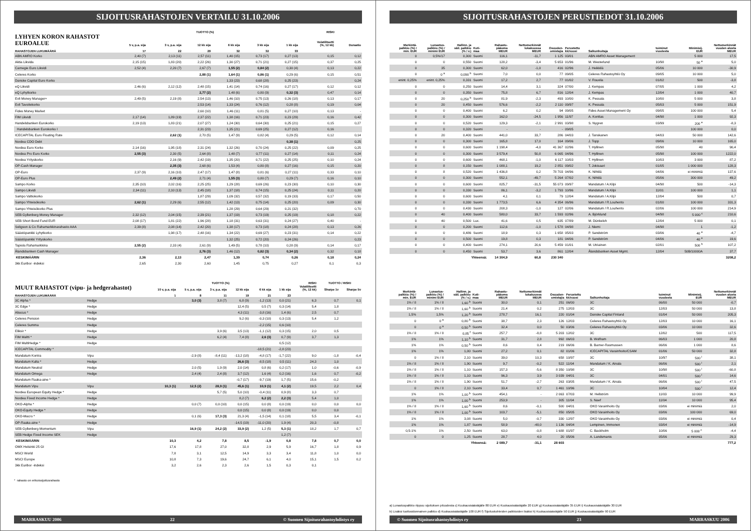SIJOITUSRAHASTOJEN VERTAILU 31.10.2006
| | TUOTTO (%) | | | | | | RISKI | |
| --- | --- | --- | --- | --- | --- | --- | --- | --- |
| LYHYEN KORON RAHASTOT EUROALUE | 5 v, p.a. sija | 3 v, p.a. sija | 12 kk sija | 6 kk sija | 3 kk sija | 1 kk sija | Volatiliteetti (%, 12 kk) | Duraatio |
| RAHASTOJEN LUKUMÄÄRÄ | 17 | 22 | 29 | 32 | 32 | 33 | | |
| ABN AMRO Korko | 2,40 (7) | 2,13 (11) | 2,57 (11) | 1,40 (15) | 0,73 (17) | 0,27 (13) | 0,15 | 0,12 |
| Aktia Likvida | 2,15 (15) | 1,83 (20) | 2,22 (26) | 1,30 (27) | 0,71 (21) | 0,27 (15) | 0,37 | 0,25 |
| Carnegie Euro Likvidi | 2,52 (4) | 2,20 (7) | 2,67 (7) | 1,55 (2) | 0,84 (2) | 0,30 (4) | 0,13 | 0,22 |
| Celeres Korko | | | 2,88 (1) | 1,64 (1) | 0,86 (1) | 0,29 (6) | 0,15 | 0,51 |
| Danske Capital Euro Korko | | | | 1,33 (23) | 0,68 (28) | 0,25 (23) | | 0,24 |
| eQ Likvidi | 2,46 (6) | 2,12 (12) | 2,48 (15) | 1,41 (14) | 0,74 (16) | 0,27 (17) | 0,12 | 0,12 |
| eQ Lyhytkorko | | | 2,77 (2) | 1,48 (6) | 0,80 (9) | 0,32 (3) | 0,47 | 0,14 |
| Evli Money Manager+ | 2,49 (5) | 2,19 (8) | 2,54 (13) | 1,46 (10) | 0,75 (13) | 0,26 (18) | 0,13 | 0,17 |
| Evli Tavoitekorko | | | 2,53 (14) | 1,33 (24) | 0,76 (12) | 0,28 (8) | 0,19 | 0,04 |
| Fides Money Market | | | 2,60 (10) | 1,46 (11) | 0,81 (5) | 0,27 (10) | 0,13 | - |
| FIM Likvidi | 2,17 (14) | 1,89 (19) | 2,37 (22) | 1,38 (16) | 0,71 (23) | 0,23 (29) | 0,16 | 0,42 |
| Handelsbanken Eurokorko | 2,19 (13) | 1,83 (21) | 2,07 (27) | 1,24 (30) | 0,64 (30) | 0,25 (21) | 0,15 | 0,27 |
| Handelsbanken Eurokorko I | | | 2,31 (23) | 1,35 (21) | 0,69 (25) | 0,27 (12) | 0,16 | |
| ICECAPITAL Euro Floating Rate | | 2,62 (1) | 2,70 (5) | 1,47 (9) | 0,82 (4) | 0,29 (5) | 0,12 | 0,14 |
| Nordea CDO Debt | | | | | | 0,38 (1) | | 0,25 |
| Nordea Euro Korko | 2,14 (16) | 1,95 (18) | 2,31 (24) | 1,32 (26) | 0,70 (24) | 0,25 (22) | 0,09 | 0,25 |
| Nordea Pro Euro Korko | 2,55 (3) | 2,30 (5) | 2,64 (8) | 1,48 (7) | 0,77 (11) | 0,27 (14) | 0,11 | 0,24 |
| Nordea Yrityskorko | | 2,16 (9) | 2,42 (19) | 1,35 (20) | 0,71 (22) | 0,25 (25) | 0,10 | 0,24 |
| OP-Cash Manager | | 2,35 (3) | 2,68 (6) | 1,53 (4) | 0,80 (8) | 0,27 (16) | 0,15 | 0,20 |
| OP-Euro | 2,37 (9) | 2,16 (10) | 2,47 (17) | 1,47 (8) | 0,81 (6) | 0,27 (11) | 0,33 | 0,10 |
| OP-Euro Plus | | 2,49 (2) | 2,71 (4) | 1,55 (3) | 0,80 (7) | 0,29 (7) | 0,16 | 0,10 |
| Sampo Korko | 2,35 (10) | 2,02 (16) | 2,25 (25) | 1,29 (28) | 0,69 (26) | 0,23 (30) | 0,10 | 0,30 |
| Sampo Likvidi | 2,34 (11) | 2,10 (13) | 2,45 (18) | 1,37 (18) | 0,74 (15) | 0,25 (24) | 0,11 | 0,20 |
| Sampo Valtiokorko | | | 1,87 (29) | 1,09 (32) | 0,57 (32) | 0,19 (33) | 0,17 | 0,50 |
| Sampo Yhteisökorko | 2,62 (1) | 2,29 (6) | 2,55 (12) | 1,42 (13) | 0,75 (14) | 0,25 (20) | 0,09 | 0,30 |
| Sampo Yhteisökorko Plus | | | | 1,28 (29) | 0,64 (29) | 0,21 (32) | | 0,70 |
| SEB Gyllenberg Money Manager | 2,32 (12) | 2,04 (15) | 2,39 (21) | 1,37 (19) | 0,73 (19) | 0,25 (19) | 0,18 | 0,22 |
| SEB Short Bond Fund EUR | 2,08 (17) | 1,81 (22) | 1,96 (28) | 1,18 (31) | 0,63 (31) | 0,24 (27) | 0,40 | - |
| Seligson & Co Rahamarkkinarahasto AAA | 2,39 (8) | 2,08 (14) | 2,42 (20) | 1,38 (17) | 0,73 (18) | 0,24 (28) | 0,13 | 0,26 |
| Säästöpankki Lyhytkorko | | 1,98 (17) | 2,48 (16) | 1,34 (22) | 0,69 (27) | 0,23 (31) | 0,14 | 0,22 |
| Säästöpankki Yrityskorko | | | | 1,32 (25) | 0,72 (20) | 0,24 (26) | | 0,23 |
| Tapiola Rahamarkkina | 2,55 (2) | 2,33 (4) | 2,61 (9) | 1,49 (5) | 0,78 (10) | 0,28 (9) | 0,14 | 0,17 |
| Ålandsbanken Cash Manager | | | 2,76 (3) | 1,46 (12) | 0,82 (3) | 0,34 (2) | 0,32 | 0,18 |
| KESKIMÄÄRIN | 2,36 | 2,13 | 2,47 | 1,39 | 0,74 | 0,26 | 0,18 | 0,24 |
| 3kk Euribor -indeksi | 2,65 | 2,30 | 2,60 | 1,45 | 0,75 | 0,27 | 0,1 | 0,3 |
| | | TUOTTO (%) | | | | | | RISKI | TUOTTO / RISKI | |
| --- | --- | --- | --- | --- | --- | --- | --- | --- | --- | --- |
| MUUT RAHASTOT (vipu- ja hedgerahastot) | | 10 v, p.a. sija | 5 v, p.a. sija | 3 v, p.a. sija | 12 kk sija | 6 kk sija | 1 kk sija | Volatiliteetti (%, 12 kk) | Sharpe 1v | Sharpe 5v |
| RAHASTOJEN LUKUMÄÄRÄ | | 1 | 8 | 11 | 19 | 21 | 23 | | | |
| 3C Alpha * | Hedge | | 3,0 (3) | 3,8 (7) | 6,8 (9) | -1,2 (13) | 0,0 (21) | 6,3 | 0,7 | 0,1 |
| 3C Edge * | Hedge | | | | 12,4 (5) | 0,5 (7) | 0,3 (14) | 5,4 | 1,8 | |
| Abacus * | Hedge | | | | 4,3 (11) | -3,8 (16) | 1,4 (6) | 2,5 | 0,7 | |
| Celeres Pension | Hedge | | | | 9,2 (6) | -0,3 (10) | 0,3 (13) | 5,4 | 1,2 | |
| Celeres Summa | Hedge | | | | | -2,2 (15) | 0,6 (10) | | | |
| Eliksir * | Hedge | | | 3,9 (6) | 3,5 (13) | -1,1 (12) | 0,3 (15) | 2,0 | 0,5 | |
| FIM Maltti * | Hedge | | | 6,2 (4) | 7,4 (8) | 2,6 (3) | 0,7 (9) | 3,7 | 1,3 | |
| FIM MultiHedge * | Hedge | | | | | | 0,5 (12) | | | |
| ICECAPITAL Commodity * | | | | | | -18,5 (21) | -2,8 (23) | | | |
| Mandatum Kontra | Vipu | | -2,9 (8) | -8,4 (11) | -13,2 (18) | -4,8 (17) | -1,7 (22) | 9,0 | -1,8 | -0,4 |
| Mandatum Kulta * | Hedge | | | | 26,6 (3) | -8,5 (18) | 0,5 (11) | 24,3 | 1,0 | |
| Mandatum Neutral | Hedge | | 2,0 (5) | 1,9 (9) | 2,0 (14) | 0,8 (6) | 0,2 (17) | 1,0 | -0,6 | -0,9 |
| Mandatum Omega | Hedge | | 2,4 (4) | 2,4 (8) | 3,7 (12) | 1,6 (4) | 0,2 (16) | 1,6 | 0,7 | -0,2 |
| Mandatum Raaka-aine * | | | | | -0,7 (17) | -9,7 (19) | 1,7 (5) | 15,6 | -0,2 | |
| Mandatum Vipu | Vipu | 10,3 (1) | 12,5 (2) | 28,9 (1) | 45,6 (1) | 10,9 (1) | 4,1 (2) | 19,5 | 2,2 | 0,4 |
| Nordea European Equity Hedge * | Hedge | | | 5,7 (5) | 5,0 (10) | -0,4 (11) | 0,9 (8) | 3,3 | 0,7 | |
| Nordea Fixed Income Hedge * | Hedge | | | | 8,2 (7) | 6,2 (2) | 2,2 (3) | 5,4 | 1,0 | |
| OKO-Alpha * | Hedge | | 0,0 (7) | 0,0 (10) | 0,0 (15) | 0,0 (8) | 0,0 (19) | 0,0 | 0,0 | 0,0 |
| OKO-Equity Hedge * | Hedge | | | | 0,0 (15) | 0,0 (8) | 0,0 (19) | 0,0 | 0,0 | |
| OKO-Macro * | Hedge | | 0,1 (6) | 17,3 (3) | 21,3 (4) | -1,5 (14) | 0,1 (18) | 5,5 | 3,4 | -0,1 |
| OP-Raaka-aine * | Hedge | | | | -14,5 (19) | -11,0 (20) | 1,9 (4) | 20,3 | -0,8 | |
| SEB Gyllenberg Momentum | Vipu | | 16,9 (1) | 24,2 (2) | 33,9 (2) | 1,2 (5) | 5,3 (1) | 18,2 | 1,7 | 0,7 |
| SEB Hedge Fixed Income SEK | Hedge | | | | | | 1,2 (7) | | | |
| KESKIMÄÄRIN | | 10,3 | 4,2 | 7,8 | 8,5 | -1,9 | 0,8 | 7,8 | 0,7 | 0,0 |
| OMX Helsinki 25 GI | | 17,6 | 17,8 | 27,0 | 32,8 | 2,9 | 5,9 | 16,7 | 1,8 | 0,9 |
| MSCI World | | 7,8 | 3,1 | 12,5 | 14,9 | 3,3 | 3,4 | 11,8 | 1,0 | 0,0 |
| MSCI Europe | | 10,8 | 7,3 | 19,6 | 24,7 | 6,1 | 4,0 | 15,1 | 1,5 | 0,2 |
| 3kk Euribor -indeksi | | 3,2 | 2,6 | 2,3 | 2,6 | 1,5 | 0,3 | 0,1 | | |
* rahasto on erikoissijoitusrahasto
MARRASKUU 2006 22 © Suomen Sijoitusrahastoyhdistys ry
SIJOITUSRAHASTOJEN PERUSTIEDOT 31.10.2006
| Merkintä- palkkio (%) / min. EUR | Lunastus- palkkio (%) / minimi EUR | Hallinn. ja säil. palkkio (% / v.) | Koti- maa | Rahasto- pääoma MEUR | Nettomerkinnät lokakuussa MEUR | Osuuden- omistajia | Perustettu kk/vuosi | Salkunhoitaja | toiminut vuodesta | Minimisij. EUR | Nettomerkinnät vuoden alusta MEUR |
| --- | --- | --- | --- | --- | --- | --- | --- | --- | --- | --- | --- |
| 0 | 0,5%/17 | 0,300 | Suomi | 116,1 | -11,7 | 1 125 | 03/01 | ABN AMRO Asset Management | | 5 000 | 17,5 |
| 0 | 0 | 0,550 | Suomi | 128,2 | -3,4 | 5 653 | 01/96 | M. Westerlund | 10/98 | 50 <sup>e</sup> | 5,0 |
| 0 | 35 | 0,300 | Suomi | 62,0 | -1,0 | 416 | 02/96 | J. Heikkilä | 05/06 | 10 000 | -30,9 |
| 0 | 0 <sup>a</sup> | 0,090 <sup>b</sup> | Suomi | 7,0 | 0,0 | 77 | 09/05 | Celeres Rahastoyhtiö Oy | 09/05 | 10 000 | 5,0 |
| enint. 0,25% | enint. 0,25% | 0,331 | Suomi | 17,2 | 2,7 | 77 | 01/02 | V. Rouvila | 01/02 | 500 | -3,8 |
| 0 | 0 | 0,250 | Suomi | 14,4 | 3,1 | 324 | 07/00 | J. Kempas | 07/05 | 1 000 | 4,2 |
| 0 | 0 | 0,350 | Suomi | 75,8 | 6,7 | 816 | 12/04 | J. Kempas | 12/04 | 1 000 | 40,7 |
| 0 | 20 | 0,250 <sup>b</sup> | Suomi | 81,9 | -2,3 | 493 | 10/00 | K. Pessala | 10/00 | 5 000 | 3,8 |
| 0 | 20 | 0,450 | Suomi | 576,6 | -2,2 | 2 110 | 09/97 | K. Pessala | 05/03 | 5 000 | 151,9 |
| 0 | 0 | 0,400 | Suomi | 6,2 | 0,2 | 94 | 09/05 | Fides Asset Management Oy | 09/05 | 100 000 | 5,4 |
| 0 | 0 | 0,300 | Suomi | 162,0 | -24,5 | 1 956 | 11/97 | A. Konttas | 04/98 | 1 000 | 92,3 |
| 0 | 0 | 0,520 | Suomi | 129,3 | -2,1 | 2 991 | 03/98 | S. Nygren | 03/99 | 200 <sup>e</sup> | -8,3 |
| 0 | 0 | 0,320 | Suomi | - | - | - | 09/05 | | | 100 000 | 0,0 |
| 0 | 20 | 0,400 | Suomi | 441,0 | 33,7 | 286 | 04/03 | J. Tanskanen | 04/03 | 50 000 | 142,6 |
| 0 | 0 | 0,300 | Suomi | 165,8 | 17,0 | 164 | 09/06 | J. Topp | 09/06 | 10 000 | 165,0 |
| 0 | 0 | 0,600 | Suomi | 1 198,4 | -4,0 | 41 367 | 02/96 | T. Hyllinen | 05/98 | 40 | 90,4 |
| 0 | 0 | 0,300 | Suomi | 3 579,4 | 50,8 | 6 065 | 04/96 | T. Hyllinen | 05/98 | 100 000 | 1222,0 |
| 0 | 0 | 0,600 | Suomi | 468,1 | -1,0 | 6 117 | 10/03 | T. Hyllinen | 10/03 | 3 000 | 87,2 |
| 0 | 8 | 0,150 | Suomi | 1 088,1 | 19,2 | 2 851 | 09/02 | T. Jokisaari | 01/05 | 1 000 000 | 128,3 |
| 0 | 8 | 0,520 | Suomi | 1 436,8 | 0,2 | 78 703 | 04/96 | K. Nihtilä | 04/06 | ei minimiä | 137,6 |
| 0 | 0 | 0,300 | Suomi | 552,1 | -49,7 | 5 264 | 07/02 | K. Nihtilä | 05/06 | 300 000 | 49,2 |
| 0 | 0 | 0,600 | Suomi | 825,7 | -31,5 | 55 073 | 09/97 | Mandatum / A.Kilpi | 04/98 | 500 | -14,3 |
| 0 | 0 | 0,330 | Suomi | 86,1 | -3,2 | 1 793 | 10/96 | Mandatum / A.Kilpi | 11/01 | 100 000 | 1,1 |
| 0 | 0 | 0,600 | Suomi | 4,1 | 0,1 | 79 | 12/04 | Mandatum / A.Kilpi | 12/04 | 500 | 0,7 |
| 0 | 0 | 0,330 | Suomi | 1 773,5 | 6,6 | 4 354 | 06/96 | Mandatum / R.Louhento | 01/00 | 100 000 | 331,3 |
| 0 | 0 | 0,430 | Suomi | 208,3 | -1,0 | 127 | 02/06 | Mandatum / R.Louhento | 02/06 | 100 000 | 214,9 |
| 0 | 40 | 0,400 | Suomi | 580,0 | 33,7 | 1 593 | 02/96 | A. Björklund | 04/98 | 5 000 <sup>c</sup> | 210,6 |
| 0 | 40 | 0,500 | Lux. | 41,6 | 0,5 | 635 | 07/89 | M. Dünkeloh | 12/04 | 5 000 | 0,1 |
| 0 | 0 | 0,200 | Suomi | 112,6 | -1,0 | 1 578 | 04/98 | J. Niemi | 04/98 | 1 | -1,2 |
| 0 | 0 | 0,486 | Suomi | 18,9 | 0,3 | 1 658 | 05/03 | P. Sandström | 03/06 | 40 <sup>e</sup> | -4,7 |
| 0 | 0 | 0,500 | Suomi | 19,8 | 0,3 | 181 | 04/06 | P. Sandström | 04/06 | 40 <sup>e</sup> | 19,6 |
| 0 | 0 | 0,400 | Suomi | 274,1 | 20,6 | 5 459 | 01/01 | M. Utriainen | 02/01 | 500 <sup>h</sup> | 107,2 |
| 0 | 0 | 0,450 | Suomi | 53,7 | 3,6 | 861 | 12/04 | Ålandsbanken Asset Mgmt. | 12/04 | 50B/10000A | 37,7 |
| | | Yhteensä: | | 14 304,9 | 60,8 | 230 340 | | | | | 3208,2 |
| Merkintä- palkkio (%) / min. EUR | Lunastus- palkkio (%) / minimi EUR | Hallinn. ja säil. palkkio (% / v.) | Koti- maa | Rahasto- pääoma MEUR | Nettomerkinnät lokakuussa MEUR | Osuuden- omistajia | Perustettu kk/vuosi | Salkunhoitaja | toiminut vuodesta | Minimisij. EUR | Nettomerkinnät vuoden alusta MEUR |
| --- | --- | --- | --- | --- | --- | --- | --- | --- | --- | --- | --- |
| 1% / 8 | 1% / 8 | 1,60 <sup>b</sup> | Suomi | 30,0 | 0,1 | 251 | 06/00 | 3C | 06/00 | 50 000 | -0,7 |
| 1% / 8 | 1% / 8 | 1,60 <sup>b</sup> | Suomi | 21,4 | 0,2 | 275 | 12/03 | 3C | 12/03 | 50 000 | 13,8 |
| 1,5% | 1,5% | 1,20 <sup>b</sup> | Suomi | 278,7 | 16,1 | 220 | 01/04 | Danske Capital Finland | 01/04 | 50 000 | 205,3 |
| 0 | 0 <sup>a</sup> | 0,80 <sup>b</sup> | Suomi | 38,7 | 2,3 | 126 | 12/03 | Celeres Rahastoyhtiö Oy | 12/03 | 10 000 | 16,1 |
| 0 | 0 <sup>a</sup> | 0,50 <sup>b</sup> | Suomi | 32,4 | 0,0 | 50 | 03/06 | Celeres Rahastoyhtiö Oy | 03/06 | 10 000 | 32,6 |
| 1% / 8 | 1% / 8 | 0,85 <sup>f</sup> | Suomi | 257,7 | -8,8 | 5 203 | 12/02 | 3C | 12/02 | 500 | 117,5 |
| 1% | 1% | 1,10 <sup>b</sup> | Suomi | 31,7 | 2,8 | 992 | 06/03 | B. Wolfram | 06/03 | 1 000 | 20,8 |
| 1% | 1% | 0,50 <sup>b</sup> | Suomi | 8,6 | 0,4 | 219 | 06/06 | B. Barner-Rasmussen | 06/06 | 1 000 | 8,6 |
| 1% | 1% | 1,00 | Suomi | 27,2 | 0,1 | 82 | 01/06 | ICECAPITAL Varainhoito/CSAM | 01/06 | 50 000 | 32,8 |
| 0 | 1% / 8 | 2,10 | Suomi | 39,0 | 10,3 | 658 | 10/97 | 3C | 10/97 | 500 <sup>i</sup> | 38,1 |
| 1% / 8 | 1% / 8 | 1,90 | Suomi | 9,7 | -0,2 | 522 | 11/04 | Mandatum / K. Ainala | 06/06 | 500 <sup>i</sup> | 2,1 |
| 1% / 8 | 1% / 8 | 1,10 | Suomi | 157,3 | -5,6 | 8 350 | 10/98 | 3C | 10/98 | 500 <sup>i</sup> | -60,8 |
| 1% / 8 | 1% / 8 | 1,10 | Suomi | 96,3 | 3,9 | 3 039 | 04/01 | 3C | 04/01 | 500 <sup>i</sup> | 14,6 |
| 1% / 8 | 1% / 8 | 1,90 | Suomi | 51,7 | -2,7 | 263 | 03/05 | Mandatum / K. Ainala | 06/06 | 500 <sup>i</sup> | 47,5 |
| 0 | 1% / 8 | 2,10 | Suomi | 33,4 | 0,7 | 1 461 | 10/96 | 3C | 10/04 | 500 <sup>i</sup> | 12,4 |
| 1% | 1% | 1,00 <sup>b</sup> | Suomi | 454,1 | - | 2 063 | 07/03 | M. Hellström | 11/03 | 10 000 | 99,9 |
| 1% | 1% | 1,00 <sup>b</sup> | Suomi | 253,9 | - | 305 | 11/04 | S. Naef | 11/04 | 10 000 | 95,4 |
| 1% / 8 | 1% / 8 | 1,60 <sup>b</sup> | Suomi | 8,6 | -0,1 | 500 | 04/01 | OKO Varainhoito Oy | 03/06 | ei minimiä | 2,0 |
| 1% / 8 | 1% / 8 | 1,00 <sup>b</sup> | Suomi | 103,7 | -5,1 | 850 | 05/05 | OKO Varainhoito Oy | 03/06 | 100 000 | 69,0 |
| 1% | 1% | 3,08 | Suomi | 5,0 | -0,7 | 330 | 12/97 | OKO Varainhoito Oy | 03/06 | ei minimiä | 0,4 |
| 1% | 1% | 1,87 | Suomi | 58,9 | -48,0 | 1 136 | 04/04 | Lempinen, Immonen | 03/04 | ei minimiä | -14,9 |
| 0,5-1% | 1% | 2,50 | Suomi | 63,0 | -0,8 | 1 688 | 01/97 | C. Backholm | 10/06 | 5 000 <sup>c</sup> | -4,4 |
| 0 | 0 | 1,25 | Suomi | 28,7 | 4,0 | 20 | 05/06 | A. Landsmanis | 05/06 | ei minimiä | 29,3 |
| | | Yhteensä: | | 2 089,7 | -31,1 | 28 603 | | | | | 777,2 |
a) Lunastuspalkkio riippuu sijoituksen pituudesta c) Kuukausisäästäjälle 80 EUR e) Kuukausisäästäjälle 20 EUR g) Kuukausisäästäjälle 35 EUR i) Kuukausisäästäjälle 30 EUR
b) Lisäksi tuottosidonnainen palkkio d) Kuukausisäästäjälle 100 EUR f) Sijoituskohteiden palkkioiden lisäksi h) Kuukausisäästäjälle 50 EUR j) Kuukausisäästäjälle 90 EUR
© Suomen Sijoitusrahastoyhdistys ry 23 MARRASKUU 2006